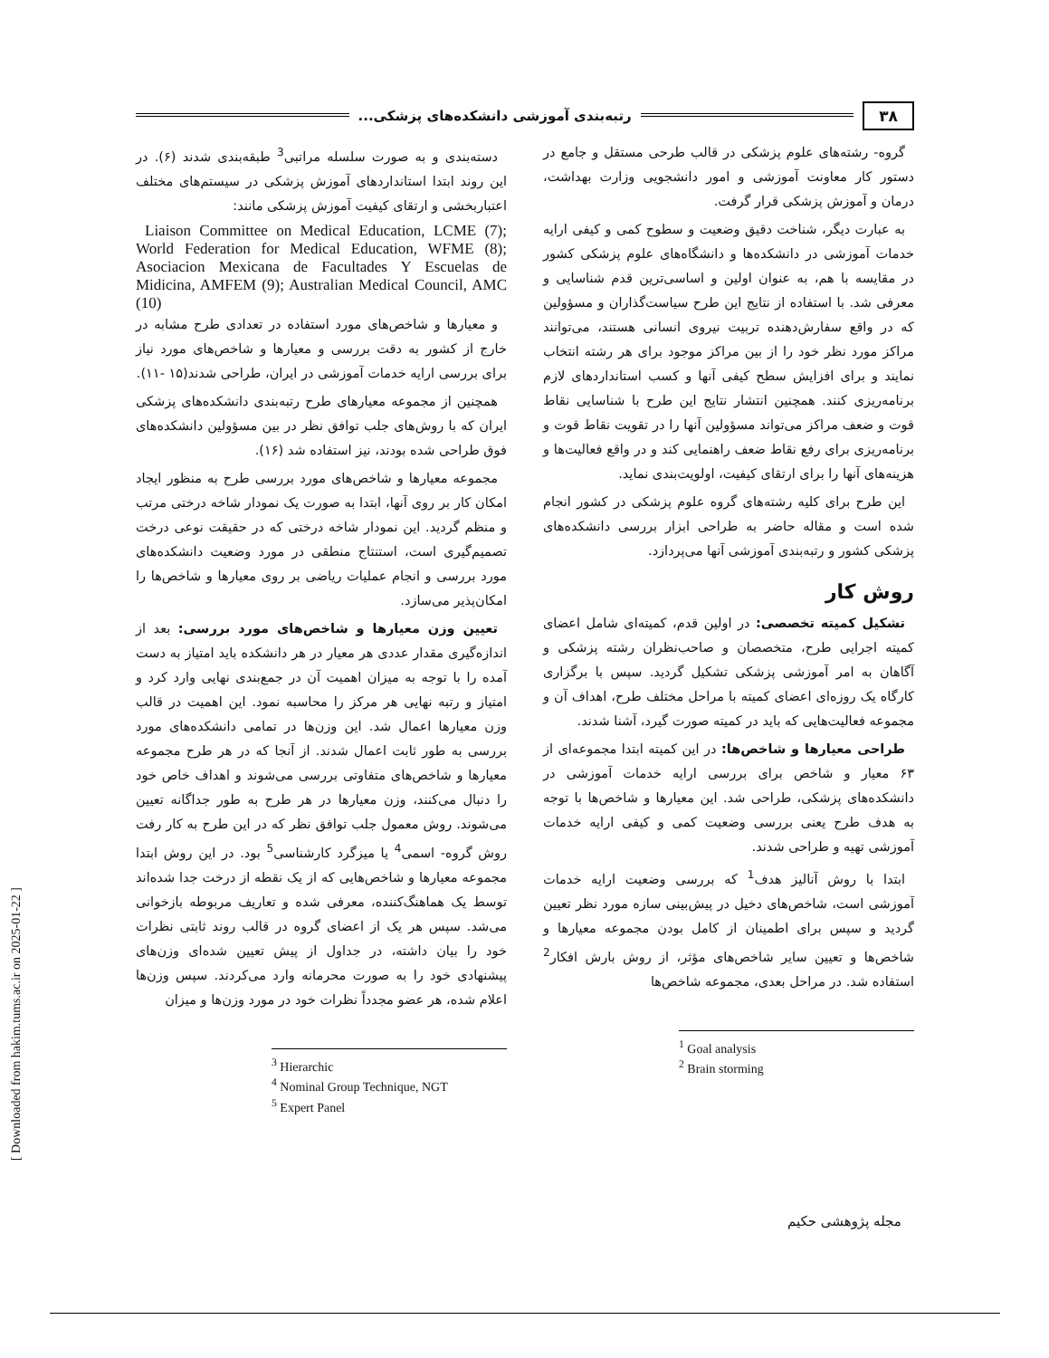۳۸ رتبه‌بندی آموزشی دانشکده‌های پزشکی...
گروه- رشته‌های علوم پزشکی در قالب طرحی مستقل و جامع در دستور کار معاونت آموزشی و امور دانشجویی وزارت بهداشت، درمان و آموزش پزشکی قرار گرفت.
به عبارت دیگر، شناخت دقیق وضعیت و سطوح کمی و کیفی ارایه خدمات آموزشی در دانشکده‌ها و دانشگاه‌های علوم پزشکی کشور در مقایسه با هم، به عنوان اولین و اساسی‌ترین قدم شناسایی و معرفی شد. با استفاده از نتایج این طرح سیاست‌گذاران و مسؤولین که در واقع سفارش‌دهنده تربیت نیروی انسانی هستند، می‌توانند مراکز مورد نظر خود را از بین مراکز موجود برای هر رشته انتخاب نمایند و برای افزایش سطح کیفی آنها و کسب استانداردهای لازم برنامه‌ریزی کنند. همچنین انتشار نتایج این طرح با شناسایی نقاط قوت و ضعف مراکز می‌تواند مسؤولین آنها را در تقویت نقاط قوت و برنامه‌ریزی برای رفع نقاط ضعف راهنمایی کند و در واقع فعالیت‌ها و هزینه‌های آنها را برای ارتقای کیفیت، اولویت‌بندی نماید.
این طرح برای کلیه رشته‌های گروه علوم پزشکی در کشور انجام شده است و مقاله حاضر به طراحی ابزار بررسی دانشکده‌های پزشکی کشور و رتبه‌بندی آموزشی آنها می‌پردازد.
روش کار
تشکیل کمیته تخصصی: در اولین قدم، کمیته‌ای شامل اعضای کمیته اجرایی طرح، متخصصان و صاحب‌نظران رشته پزشکی و آگاهان به امر آموزشی پزشکی تشکیل گردید. سپس با برگزاری کارگاه یک روزه‌ای اعضای کمیته با مراحل مختلف طرح، اهداف آن و مجموعه فعالیت‌هایی که باید در کمیته صورت گیرد، آشنا شدند.
طراحی معیارها و شاخص‌ها: در این کمیته ابتدا مجموعه‌ای از ۶۳ معیار و شاخص برای بررسی ارایه خدمات آموزشی در دانشکده‌های پزشکی، طراحی شد. این معیارها و شاخص‌ها با توجه به هدف طرح یعنی بررسی وضعیت کمی و کیفی ارایه خدمات آموزشی تهیه و طراحی شدند.
ابتدا با روش آنالیز هدف<sup>1</sup> که بررسی وضعیت ارایه خدمات آموزشی است، شاخص‌های دخیل در پیش‌بینی سازه مورد نظر تعیین گردید و سپس برای اطمینان از کامل بودن مجموعه معیارها و شاخص‌ها و تعیین سایر شاخص‌های مؤثر، از روش بارش افکار<sup>2</sup> استفاده شد. در مراحل بعدی، مجموعه شاخص‌ها
<sup>1</sup> Goal analysis
<sup>2</sup> Brain storming
دسته‌بندی و به صورت سلسله مراتبی<sup>3</sup> طبقه‌بندی شدند (۶). در این روند ابتدا استانداردهای آموزش پزشکی در سیستم‌های مختلف اعتباربخشی و ارتقای کیفیت آموزش پزشکی مانند:
Liaison Committee on Medical Education, LCME (7); World Federation for Medical Education, WFME (8); Asociacion Mexicana de Facultades Y Escuelas de Midicina, AMFEM (9); Australian Medical Council, AMC (10)
و معیارها و شاخص‌های مورد استفاده در تعدادی طرح مشابه در خارج از کشور به دقت بررسی و معیارها و شاخص‌های مورد نیاز برای بررسی ارایه خدمات آموزشی در ایران، طراحی شدند(۱۵ -۱۱).
همچنین از مجموعه معیارهای طرح رتبه‌بندی دانشکده‌های پزشکی ایران که با روش‌های جلب توافق نظر در بین مسؤولین دانشکده‌های فوق طراحی شده بودند، نیز استفاده شد (۱۶).
مجموعه معیارها و شاخص‌های مورد بررسی طرح به منظور ایجاد امکان کار بر روی آنها، ابتدا به صورت یک نمودار شاخه درختی مرتب و منظم گردید. این نمودار شاخه درختی که در حقیقت نوعی درخت تصمیم‌گیری است، استنتاج منطقی در مورد وضعیت دانشکده‌های مورد بررسی و انجام عملیات ریاضی بر روی معیارها و شاخص‌ها را امکان‌پذیر می‌سازد.
تعیین وزن معیارها و شاخص‌های مورد بررسی: بعد از اندازه‌گیری مقدار عددی هر معیار در هر دانشکده باید امتیاز به دست آمده را با توجه به میزان اهمیت آن در جمع‌بندی نهایی وارد کرد و امتیاز و رتبه نهایی هر مرکز را محاسبه نمود. این اهمیت در قالب وزن معیارها اعمال شد. این وزن‌ها در تمامی دانشکده‌های مورد بررسی به طور ثابت اعمال شدند. از آنجا که در هر طرح مجموعه معیارها و شاخص‌های متفاوتی بررسی می‌شوند و اهداف خاص خود را دنبال می‌کنند، وزن معیارها در هر طرح به طور جداگانه تعیین می‌شوند. روش معمول جلب توافق نظر که در این طرح به کار رفت روش گروه- اسمی<sup>4</sup> یا میزگرد کارشناسی<sup>5</sup> بود. در این روش ابتدا مجموعه معیارها و شاخص‌هایی که از یک نقطه از درخت جدا شده‌اند توسط یک هماهنگ‌کننده، معرفی شده و تعاریف مربوطه بازخوانی می‌شد. سپس هر یک از اعضای گروه در قالب روند ثابتی نظرات خود را بیان داشته، در جداول از پیش تعیین شده‌ای وزن‌های پیشنهادی خود را به صورت محرمانه وارد می‌کردند. سپس وزن‌ها اعلام شده، هر عضو مجدداً نظرات خود در مورد وزن‌ها و میزان
<sup>3</sup> Hierarchic
<sup>4</sup> Nominal Group Technique, NGT
<sup>5</sup> Expert Panel
مجله پژوهشی حکیم
[ Downloaded from hakim.tums.ac.ir on 2025-01-22 ]